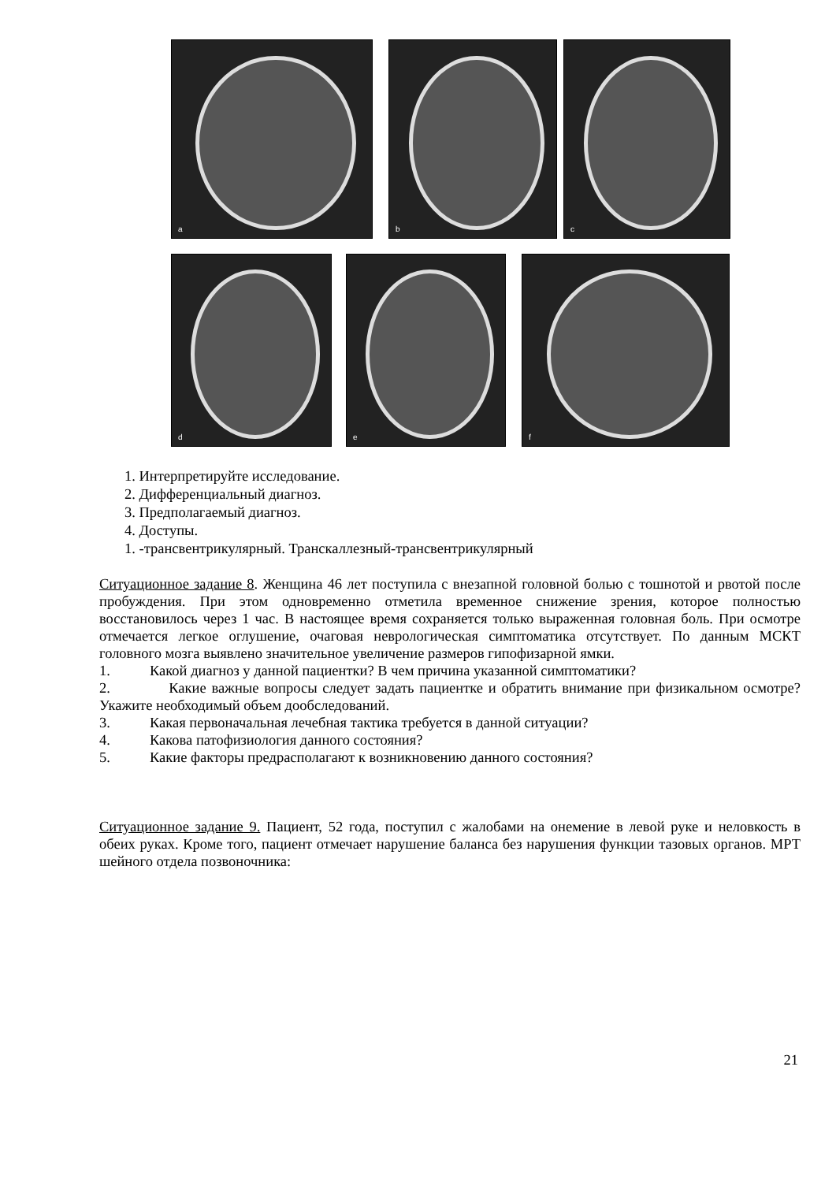a
b
c
d
e
f
1. Интерпретируйте исследование.
2. Дифференциальный диагноз.
3. Предполагаемый диагноз.
4. Доступы.
1. -трансвентрикулярный. Транскаллезный-трансвентрикулярный
Ситуационное задание 8. Женщина 46 лет поступила с внезапной головной болью с тошнотой и рвотой после пробуждения. При этом одновременно отметила временное снижение зрения, которое полностью восстановилось через 1 час. В настоящее время сохраняется только выраженная головная боль. При осмотре отмечается легкое оглушение, очаговая неврологическая симптоматика отсутствует. По данным МСКТ головного мозга выявлено значительное увеличение размеров гипофизарной ямки.
1. Какой диагноз у данной пациентки? В чем причина указанной симптоматики?
2. Какие важные вопросы следует задать пациентке и обратить внимание при физикальном осмотре? Укажите необходимый объем дообследований.
3. Какая первоначальная лечебная тактика требуется в данной ситуации?
4. Какова патофизиология данного состояния?
5. Какие факторы предрасполагают к возникновению данного состояния?
Ситуационное задание 9. Пациент, 52 года, поступил с жалобами на онемение в левой руке и неловкость в обеих руках. Кроме того, пациент отмечает нарушение баланса без нарушения функции тазовых органов. МРТ шейного отдела позвоночника:
21